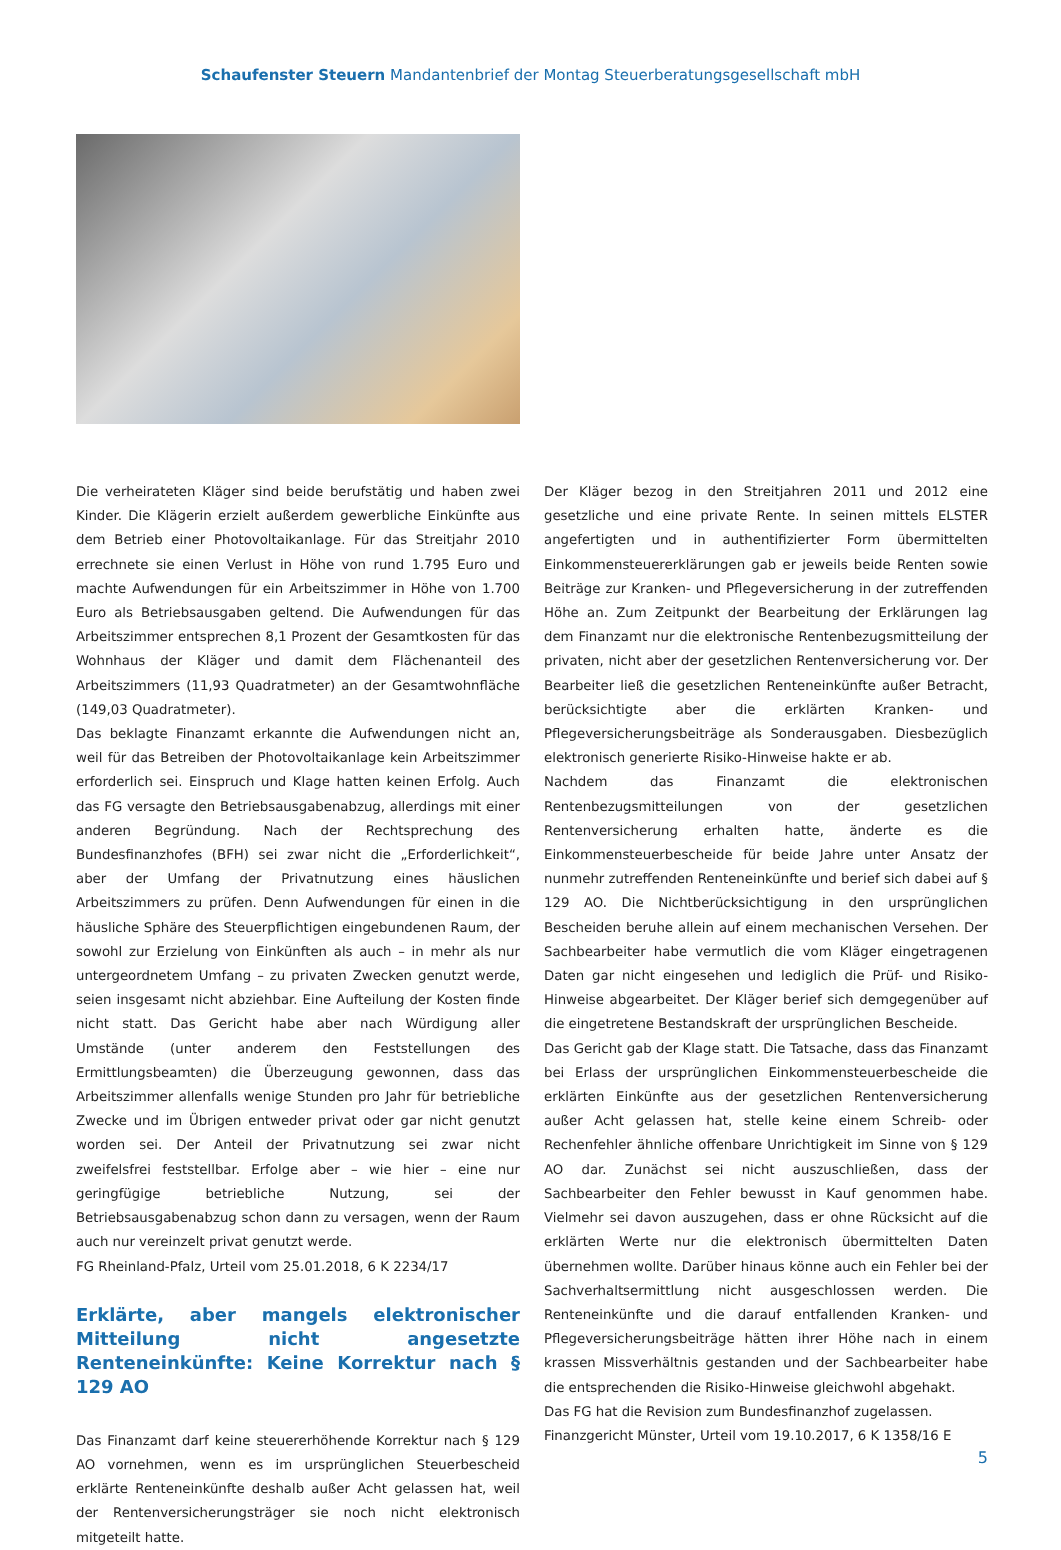Schaufenster Steuern Mandantenbrief der Montag Steuerberatungsgesellschaft mbH
Die verheirateten Kläger sind beide berufstätig und haben zwei Kinder. Die Klägerin erzielt außerdem gewerbliche Einkünfte aus dem Betrieb einer Photovoltaikanlage. Für das Streitjahr 2010 errechnete sie einen Verlust in Höhe von rund 1.795 Euro und machte Aufwendungen für ein Arbeitszimmer in Höhe von 1.700 Euro als Betriebsausgaben geltend. Die Aufwendungen für das Arbeitszimmer entsprechen 8,1 Prozent der Gesamtkosten für das Wohnhaus der Kläger und damit dem Flächenanteil des Arbeitszimmers (11,93 Quadratmeter) an der Gesamtwohnfläche (149,03 Quadratmeter).
Das beklagte Finanzamt erkannte die Aufwendungen nicht an, weil für das Betreiben der Photovoltaikanlage kein Arbeitszimmer erforderlich sei. Einspruch und Klage hatten keinen Erfolg. Auch das FG versagte den Betriebsausgabenabzug, allerdings mit einer anderen Begründung. Nach der Rechtsprechung des Bundesfinanzhofes (BFH) sei zwar nicht die „Erforderlichkeit“, aber der Umfang der Privatnutzung eines häuslichen Arbeitszimmers zu prüfen. Denn Aufwendungen für einen in die häusliche Sphäre des Steuerpflichtigen eingebundenen Raum, der sowohl zur Erzielung von Einkünften als auch – in mehr als nur untergeordnetem Umfang – zu privaten Zwecken genutzt werde, seien insgesamt nicht abziehbar. Eine Aufteilung der Kosten finde nicht statt. Das Gericht habe aber nach Würdigung aller Umstände (unter anderem den Feststellungen des Ermittlungsbeamten) die Überzeugung gewonnen, dass das Arbeitszimmer allenfalls wenige Stunden pro Jahr für betriebliche Zwecke und im Übrigen entweder privat oder gar nicht genutzt worden sei. Der Anteil der Privatnutzung sei zwar nicht zweifelsfrei feststellbar. Erfolge aber – wie hier – eine nur geringfügige betriebliche Nutzung, sei der Betriebsausgabenabzug schon dann zu versagen, wenn der Raum auch nur vereinzelt privat genutzt werde.
FG Rheinland-Pfalz, Urteil vom 25.01.2018, 6 K 2234/17
Erklärte, aber mangels elektronischer Mitteilung nicht angesetzte Renteneinkünfte: Keine Korrektur nach § 129 AO
Das Finanzamt darf keine steuererhöhende Korrektur nach § 129 AO vornehmen, wenn es im ursprünglichen Steuerbescheid erklärte Renteneinkünfte deshalb außer Acht gelassen hat, weil der Rentenversicherungsträger sie noch nicht elektronisch mitgeteilt hatte.
Der Kläger bezog in den Streitjahren 2011 und 2012 eine gesetzliche und eine private Rente. In seinen mittels ELSTER angefertigten und in authentifizierter Form übermittelten Einkommensteuererklärungen gab er jeweils beide Renten sowie Beiträge zur Kranken- und Pflegeversicherung in der zutreffenden Höhe an. Zum Zeitpunkt der Bearbeitung der Erklärungen lag dem Finanzamt nur die elektronische Rentenbezugsmitteilung der privaten, nicht aber der gesetzlichen Rentenversicherung vor. Der Bearbeiter ließ die gesetzlichen Renteneinkünfte außer Betracht, berücksichtigte aber die erklärten Kranken- und Pflegeversicherungsbeiträge als Sonderausgaben. Diesbezüglich elektronisch generierte Risiko-Hinweise hakte er ab.
Nachdem das Finanzamt die elektronischen Rentenbezugsmitteilungen von der gesetzlichen Rentenversicherung erhalten hatte, änderte es die Einkommensteuerbescheide für beide Jahre unter Ansatz der nunmehr zutreffenden Renteneinkünfte und berief sich dabei auf § 129 AO. Die Nichtberücksichtigung in den ursprünglichen Bescheiden beruhe allein auf einem mechanischen Versehen. Der Sachbearbeiter habe vermutlich die vom Kläger eingetragenen Daten gar nicht eingesehen und lediglich die Prüf- und Risiko-Hinweise abgearbeitet. Der Kläger berief sich demgegenüber auf die eingetretene Bestandskraft der ursprünglichen Bescheide.
Das Gericht gab der Klage statt. Die Tatsache, dass das Finanzamt bei Erlass der ursprünglichen Einkommensteuerbescheide die erklärten Einkünfte aus der gesetzlichen Rentenversicherung außer Acht gelassen hat, stelle keine einem Schreib- oder Rechenfehler ähnliche offenbare Unrichtigkeit im Sinne von § 129 AO dar. Zunächst sei nicht auszuschließen, dass der Sachbearbeiter den Fehler bewusst in Kauf genommen habe. Vielmehr sei davon auszugehen, dass er ohne Rücksicht auf die erklärten Werte nur die elektronisch übermittelten Daten übernehmen wollte. Darüber hinaus könne auch ein Fehler bei der Sachverhaltsermittlung nicht ausgeschlossen werden. Die Renteneinkünfte und die darauf entfallenden Kranken- und Pflegeversicherungsbeiträge hätten ihrer Höhe nach in einem krassen Missverhältnis gestanden und der Sachbearbeiter habe die entsprechenden die Risiko-Hinweise gleichwohl abgehakt.
Das FG hat die Revision zum Bundesfinanzhof zugelassen.
Finanzgericht Münster, Urteil vom 19.10.2017, 6 K 1358/16 E
5